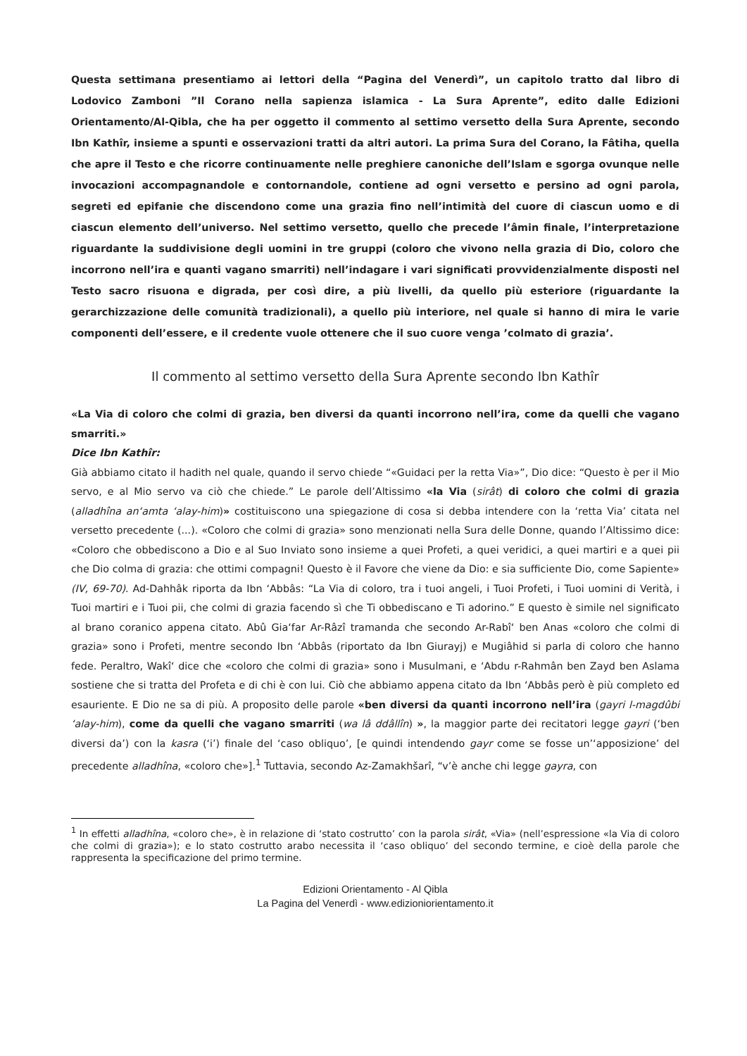Questa settimana presentiamo ai lettori della “Pagina del Venerdì”, un capitolo tratto dal libro di Lodovico Zamboni ”Il Corano nella sapienza islamica - La Sura Aprente”, edito dalle Edizioni Orientamento/Al-Qibla, che ha per oggetto il commento al settimo versetto della Sura Aprente, secondo Ibn Kathîr, insieme a spunti e osservazioni tratti da altri autori. La prima Sura del Corano, la Fâtiha, quella che apre il Testo e che ricorre continuamente nelle preghiere canoniche dell’Islam e sgorga ovunque nelle invocazioni accompagnandole e contornandole, contiene ad ogni versetto e persino ad ogni parola, segreti ed epifanie che discendono come una grazia fino nell’intimità del cuore di ciascun uomo e di ciascun elemento dell’universo. Nel settimo versetto, quello che precede l’âmin finale, l’interpretazione riguardante la suddivisione degli uomini in tre gruppi (coloro che vivono nella grazia di Dio, coloro che incorrono nell’ira e quanti vagano smarriti) nell’indagare i vari significati provvidenzialmente disposti nel Testo sacro risuona e digrada, per così dire, a più livelli, da quello più esteriore (riguardante la gerarchizzazione delle comunità tradizionali), a quello più interiore, nel quale si hanno di mira le varie componenti dell’essere, e il credente vuole ottenere che il suo cuore venga ’colmato di grazia’.
Il commento al settimo versetto della Sura Aprente secondo Ibn Kathîr
«La Via di coloro che colmi di grazia, ben diversi da quanti incorrono nell’ira, come da quelli che vagano smarriti.»
Dice Ibn Kathîr:
Già abbiamo citato il hadith nel quale, quando il servo chiede “«Guidaci per la retta Via»”, Dio dice: “Questo è per il Mio servo, e al Mio servo va ciò che chiede.” Le parole dell’Altissimo «la Via (sirât) di coloro che colmi di grazia (alladhîna an‘amta ‘alay-him)» costituiscono una spiegazione di cosa si debba intendere con la ‘retta Via’ citata nel versetto precedente (...). «Coloro che colmi di grazia» sono menzionati nella Sura delle Donne, quando l’Altissimo dice: «Coloro che obbediscono a Dio e al Suo Inviato sono insieme a quei Profeti, a quei veridici, a quei martiri e a quei pii che Dio colma di grazia: che ottimi compagni! Questo è il Favore che viene da Dio: e sia sufficiente Dio, come Sapiente» (IV, 69-70). Ad-Dahhâk riporta da Ibn ‘Abbâs: “La Via di coloro, tra i tuoi angeli, i Tuoi Profeti, i Tuoi uomini di Verità, i Tuoi martiri e i Tuoi pii, che colmi di grazia facendo sì che Ti obbediscano e Ti adorino.” E questo è simile nel significato al brano coranico appena citato. Abû Gia‘far Ar-Râzî tramanda che secondo Ar-Rabî‘ ben Anas «coloro che colmi di grazia» sono i Profeti, mentre secondo Ibn ‘Abbâs (riportato da Ibn Giurayj) e Mugiâhid si parla di coloro che hanno fede. Peraltro, Wakî‘ dice che «coloro che colmi di grazia» sono i Musulmani, e ‘Abdu r-Rahmân ben Zayd ben Aslama sostiene che si tratta del Profeta e di chi è con lui. Ciò che abbiamo appena citato da Ibn ‘Abbâs però è più completo ed esauriente. E Dio ne sa di più. A proposito delle parole «ben diversi da quanti incorrono nell’ira (gayri l-magdûbi ‘alay-him), come da quelli che vagano smarriti (wa lâ ddâllîn) », la maggior parte dei recitatori legge gayri (‘ben diversi da’) con la kasra (‘i’) finale del ‘caso obliquo’, [e quindi intendendo gayr come se fosse un’‘apposizione’ del precedente alladhîna, «coloro che»].<sup>1</sup> Tuttavia, secondo Az-Zamakhšarî, “v’è anche chi legge gayra, con
<sup>1</sup> In effetti alladhîna, «coloro che», è in relazione di ‘stato costrutto’ con la parola sirât, «Via» (nell’espressione «la Via di coloro che colmi di grazia»); e lo stato costrutto arabo necessita il ‘caso obliquo’ del secondo termine, e cioè della parole che rappresenta la specificazione del primo termine.
Edizioni Orientamento - Al Qibla
La Pagina del Venerdì - www.edizioniorientamento.it